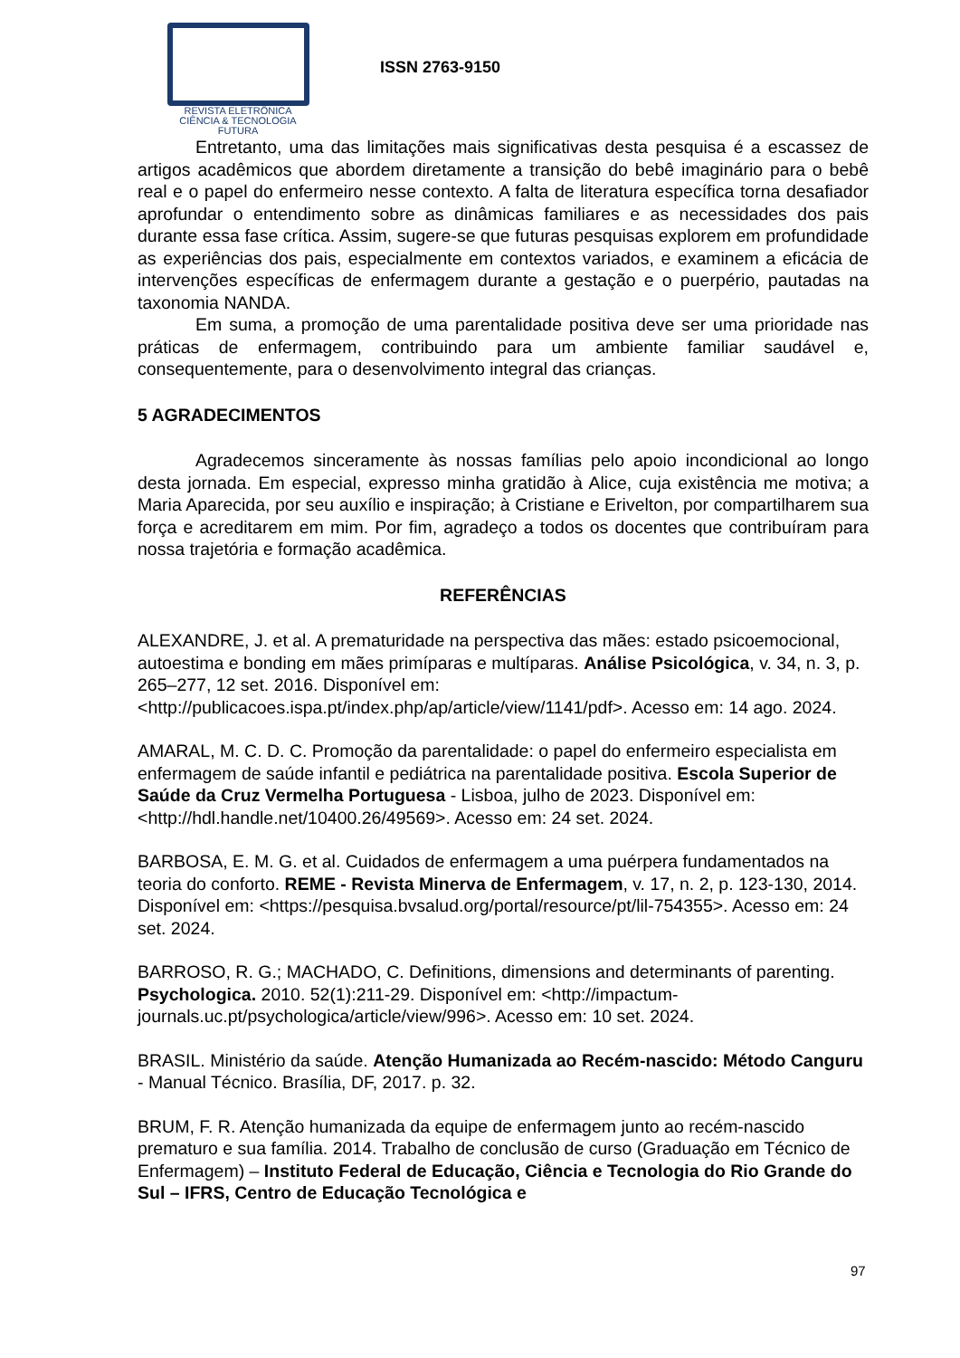REVISTA ELETRÔNICA
CIÊNCIA & TECNOLOGIA
FUTURA
ISSN 2763-9150
Entretanto, uma das limitações mais significativas desta pesquisa é a escassez de artigos acadêmicos que abordem diretamente a transição do bebê imaginário para o bebê real e o papel do enfermeiro nesse contexto. A falta de literatura específica torna desafiador aprofundar o entendimento sobre as dinâmicas familiares e as necessidades dos pais durante essa fase crítica. Assim, sugere-se que futuras pesquisas explorem em profundidade as experiências dos pais, especialmente em contextos variados, e examinem a eficácia de intervenções específicas de enfermagem durante a gestação e o puerpério, pautadas na taxonomia NANDA.
Em suma, a promoção de uma parentalidade positiva deve ser uma prioridade nas práticas de enfermagem, contribuindo para um ambiente familiar saudável e, consequentemente, para o desenvolvimento integral das crianças.
5 AGRADECIMENTOS
Agradecemos sinceramente às nossas famílias pelo apoio incondicional ao longo desta jornada. Em especial, expresso minha gratidão à Alice, cuja existência me motiva; a Maria Aparecida, por seu auxílio e inspiração; à Cristiane e Erivelton, por compartilharem sua força e acreditarem em mim. Por fim, agradeço a todos os docentes que contribuíram para nossa trajetória e formação acadêmica.
REFERÊNCIAS
ALEXANDRE, J. et al. A prematuridade na perspectiva das mães: estado psicoemocional, autoestima e bonding em mães primíparas e multíparas. Análise Psicológica, v. 34, n. 3, p. 265–277, 12 set. 2016. Disponível em: <http://publicacoes.ispa.pt/index.php/ap/article/view/1141/pdf>. Acesso em: 14 ago. 2024.
AMARAL, M. C. D. C. Promoção da parentalidade: o papel do enfermeiro especialista em enfermagem de saúde infantil e pediátrica na parentalidade positiva. Escola Superior de Saúde da Cruz Vermelha Portuguesa - Lisboa, julho de 2023. Disponível em: <http://hdl.handle.net/10400.26/49569>. Acesso em: 24 set. 2024.
BARBOSA, E. M. G. et al. Cuidados de enfermagem a uma puérpera fundamentados na teoria do conforto. REME - Revista Minerva de Enfermagem, v. 17, n. 2, p. 123-130, 2014. Disponível em: <https://pesquisa.bvsalud.org/portal/resource/pt/lil-754355>. Acesso em: 24 set. 2024.
BARROSO, R. G.; MACHADO, C. Definitions, dimensions and determinants of parenting. Psychologica. 2010. 52(1):211-29. Disponível em: <http://impactum-journals.uc.pt/psychologica/article/view/996>. Acesso em: 10 set. 2024.
BRASIL. Ministério da saúde. Atenção Humanizada ao Recém-nascido: Método Canguru - Manual Técnico. Brasília, DF, 2017. p. 32.
BRUM, F. R. Atenção humanizada da equipe de enfermagem junto ao recém-nascido prematuro e sua família. 2014. Trabalho de conclusão de curso (Graduação em Técnico de Enfermagem) – Instituto Federal de Educação, Ciência e Tecnologia do Rio Grande do Sul – IFRS, Centro de Educação Tecnológica e
97